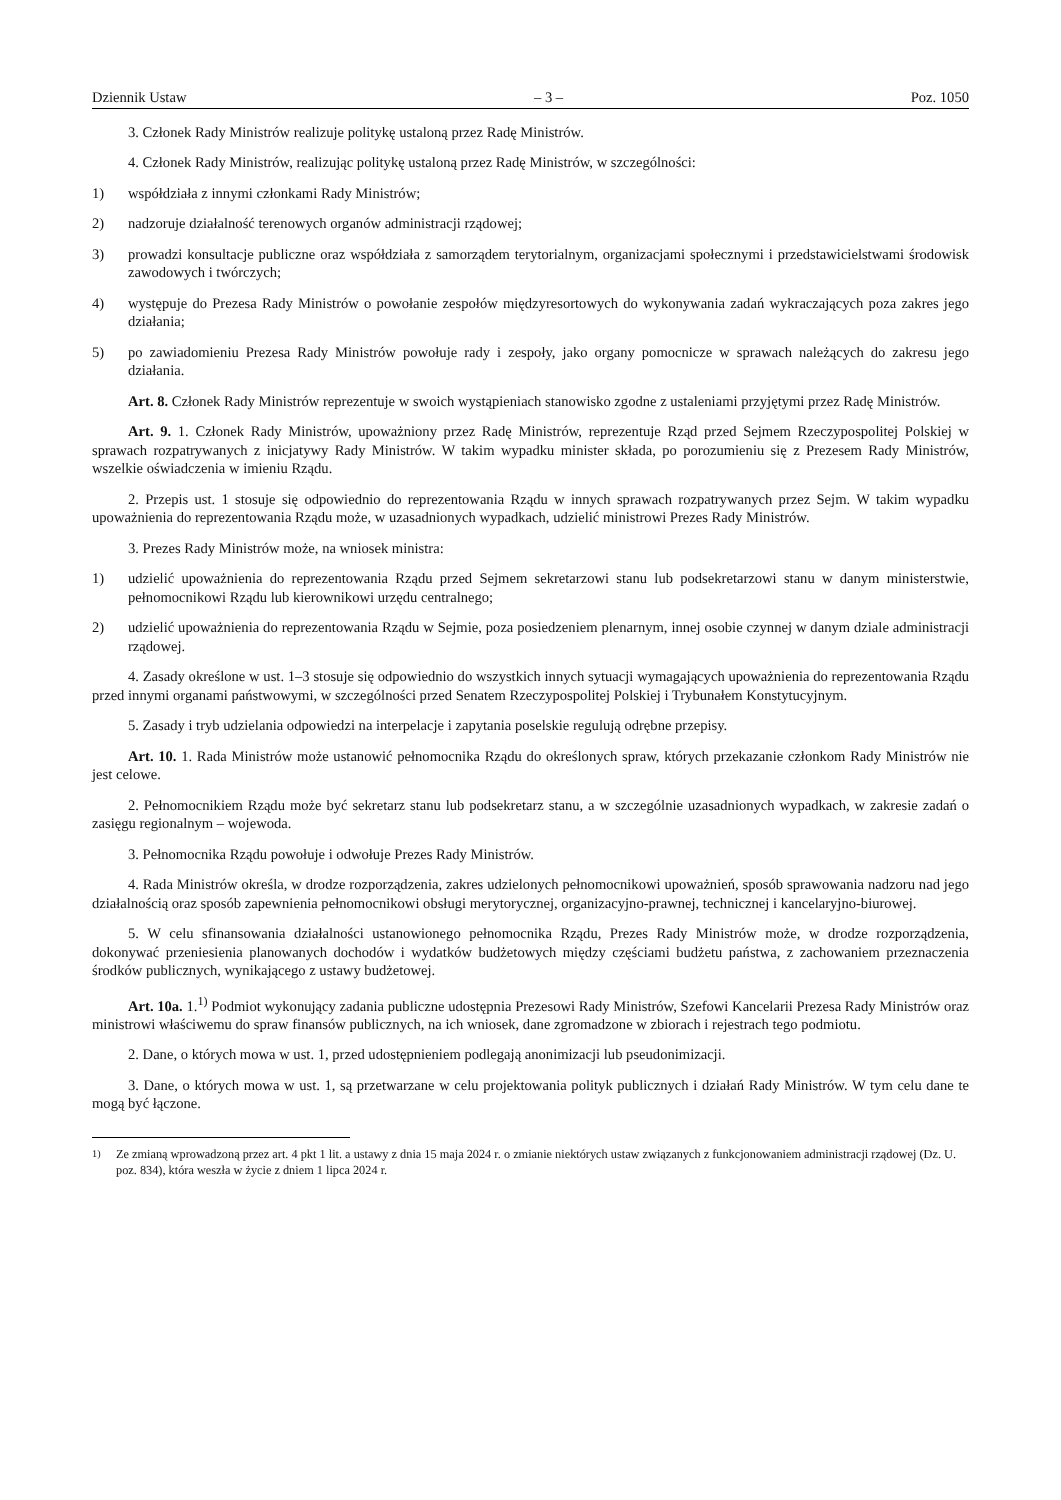Dziennik Ustaw – 3 – Poz. 1050
3. Członek Rady Ministrów realizuje politykę ustaloną przez Radę Ministrów.
4. Członek Rady Ministrów, realizując politykę ustaloną przez Radę Ministrów, w szczególności:
1) współdziała z innymi członkami Rady Ministrów;
2) nadzoruje działalność terenowych organów administracji rządowej;
3) prowadzi konsultacje publiczne oraz współdziała z samorządem terytorialnym, organizacjami społecznymi i przedstawicielstwami środowisk zawodowych i twórczych;
4) występuje do Prezesa Rady Ministrów o powołanie zespołów międzyresortowych do wykonywania zadań wykraczających poza zakres jego działania;
5) po zawiadomieniu Prezesa Rady Ministrów powołuje rady i zespoły, jako organy pomocnicze w sprawach należących do zakresu jego działania.
Art. 8. Członek Rady Ministrów reprezentuje w swoich wystąpieniach stanowisko zgodne z ustaleniami przyjętymi przez Radę Ministrów.
Art. 9. 1. Członek Rady Ministrów, upoważniony przez Radę Ministrów, reprezentuje Rząd przed Sejmem Rzeczypospolitej Polskiej w sprawach rozpatrywanych z inicjatywy Rady Ministrów. W takim wypadku minister składa, po porozumieniu się z Prezesem Rady Ministrów, wszelkie oświadczenia w imieniu Rządu.
2. Przepis ust. 1 stosuje się odpowiednio do reprezentowania Rządu w innych sprawach rozpatrywanych przez Sejm. W takim wypadku upoważnienia do reprezentowania Rządu może, w uzasadnionych wypadkach, udzielić ministrowi Prezes Rady Ministrów.
3. Prezes Rady Ministrów może, na wniosek ministra:
1) udzielić upoważnienia do reprezentowania Rządu przed Sejmem sekretarzowi stanu lub podsekretarzowi stanu w danym ministerstwie, pełnomocnikowi Rządu lub kierownikowi urzędu centralnego;
2) udzielić upoważnienia do reprezentowania Rządu w Sejmie, poza posiedzeniem plenarnym, innej osobie czynnej w danym dziale administracji rządowej.
4. Zasady określone w ust. 1–3 stosuje się odpowiednio do wszystkich innych sytuacji wymagających upoważnienia do reprezentowania Rządu przed innymi organami państwowymi, w szczególności przed Senatem Rzeczypospolitej Polskiej i Trybunałem Konstytucyjnym.
5. Zasady i tryb udzielania odpowiedzi na interpelacje i zapytania poselskie regulują odrębne przepisy.
Art. 10. 1. Rada Ministrów może ustanowić pełnomocnika Rządu do określonych spraw, których przekazanie członkom Rady Ministrów nie jest celowe.
2. Pełnomocnikiem Rządu może być sekretarz stanu lub podsekretarz stanu, a w szczególnie uzasadnionych wypadkach, w zakresie zadań o zasięgu regionalnym – wojewoda.
3. Pełnomocnika Rządu powołuje i odwołuje Prezes Rady Ministrów.
4. Rada Ministrów określa, w drodze rozporządzenia, zakres udzielonych pełnomocnikowi upoważnień, sposób sprawowania nadzoru nad jego działalnością oraz sposób zapewnienia pełnomocnikowi obsługi merytorycznej, organizacyjno-prawnej, technicznej i kancelaryjno-biurowej.
5. W celu sfinansowania działalności ustanowionego pełnomocnika Rządu, Prezes Rady Ministrów może, w drodze rozporządzenia, dokonywać przeniesienia planowanych dochodów i wydatków budżetowych między częściami budżetu państwa, z zachowaniem przeznaczenia środków publicznych, wynikającego z ustawy budżetowej.
Art. 10a. 1.<sup>1)</sup> Podmiot wykonujący zadania publiczne udostępnia Prezesowi Rady Ministrów, Szefowi Kancelarii Prezesa Rady Ministrów oraz ministrowi właściwemu do spraw finansów publicznych, na ich wniosek, dane zgromadzone w zbiorach i rejestrach tego podmiotu.
2. Dane, o których mowa w ust. 1, przed udostępnieniem podlegają anonimizacji lub pseudonimizacji.
3. Dane, o których mowa w ust. 1, są przetwarzane w celu projektowania polityk publicznych i działań Rady Ministrów. W tym celu dane te mogą być łączone.
<sup>1)</sup> Ze zmianą wprowadzoną przez art. 4 pkt 1 lit. a ustawy z dnia 15 maja 2024 r. o zmianie niektórych ustaw związanych z funkcjonowaniem administracji rządowej (Dz. U. poz. 834), która weszła w życie z dniem 1 lipca 2024 r.